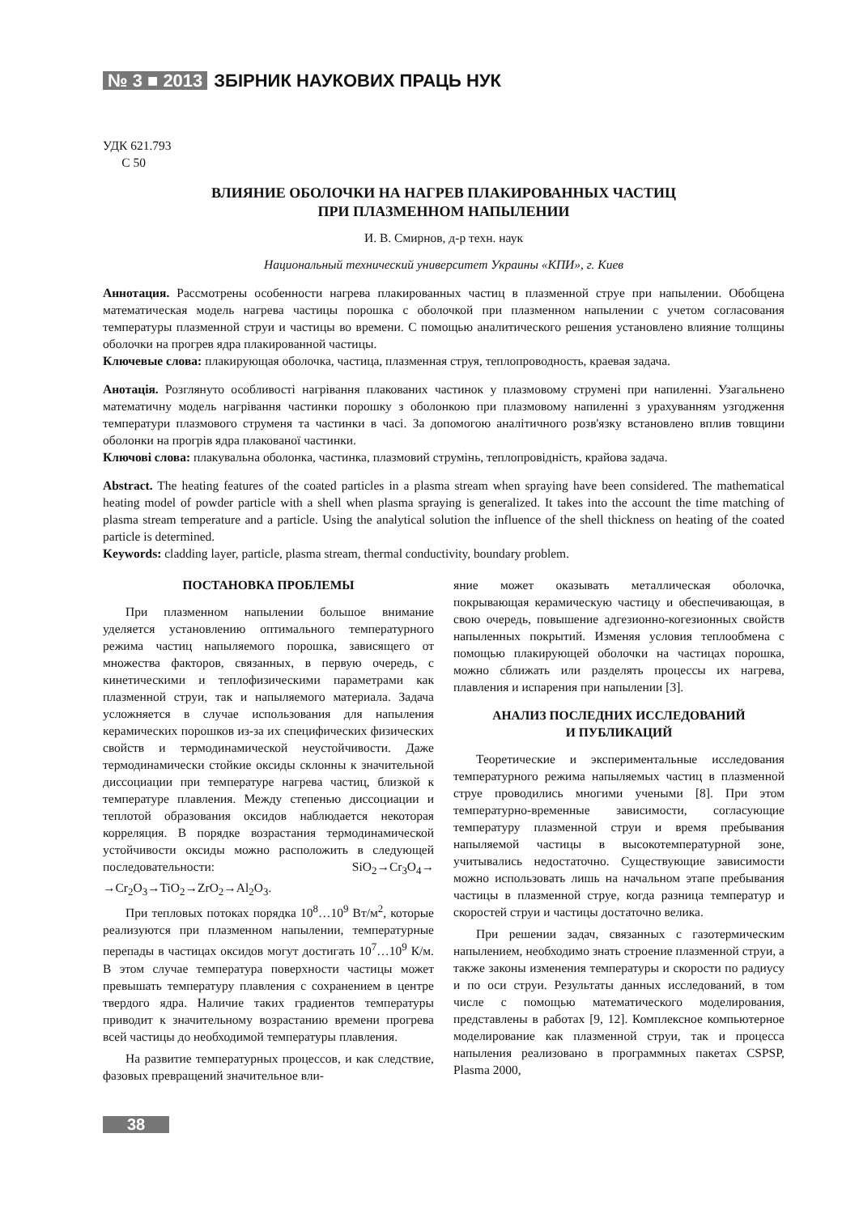№ 3 ■ 2013 ЗБІРНИК НАУКОВИХ ПРАЦЬ НУК
УДК 621.793
С 50
ВЛИЯНИЕ ОБОЛОЧКИ НА НАГРЕВ ПЛАКИРОВАННЫХ ЧАСТИЦ
ПРИ ПЛАЗМЕННОМ НАПЫЛЕНИИ
И. В. Смирнов, д-р техн. наук
Национальный технический университет Украины «КПИ», г. Киев
Аннотация. Рассмотрены особенности нагрева плакированных частиц в плазменной струе при напылении. Обобщена математическая модель нагрева частицы порошка с оболочкой при плазменном напылении с учетом согласования температуры плазменной струи и частицы во времени. С помощью аналитического решения установлено влияние толщины оболочки на прогрев ядра плакированной частицы.
Ключевые слова: плакирующая оболочка, частица, плазменная струя, теплопроводность, краевая задача.
Анотація. Розглянуто особливості нагрівання плакованих частинок у плазмовому струмені при напиленні. Узагальнено математичну модель нагрівання частинки порошку з оболонкою при плазмовому напиленні з урахуванням узгодження температури плазмового струменя та частинки в часі. За допомогою аналітичного розв'язку встановлено вплив товщини оболонки на прогрів ядра плакованої частинки.
Ключові слова: плакувальна оболонка, частинка, плазмовий струмінь, теплопровідність, крайова задача.
Abstract. The heating features of the coated particles in a plasma stream when spraying have been considered. The mathematical heating model of powder particle with a shell when plasma spraying is generalized. It takes into the account the time matching of plasma stream temperature and a particle. Using the analytical solution the influence of the shell thickness on heating of the coated particle is determined.
Keywords: cladding layer, particle, plasma stream, thermal conductivity, boundary problem.
ПОСТАНОВКА ПРОБЛЕМЫ
При плазменном напылении большое внимание уделяется установлению оптимального температурного режима частиц напыляемого порошка, зависящего от множества факторов, связанных, в первую очередь, с кинетическими и теплофизическими параметрами как плазменной струи, так и напыляемого материала. Задача усложняется в случае использования для напыления керамических порошков из-за их специфических физических свойств и термодинамической неустойчивости. Даже термодинамически стойкие оксиды склонны к значительной диссоциации при температуре нагрева частиц, близкой к температуре плавления. Между степенью диссоциации и теплотой образования оксидов наблюдается некоторая корреляция. В порядке возрастания термодинамической устойчивости оксиды можно расположить в следующей последовательности: SiO<sub>2</sub>→Cr<sub>3</sub>O<sub>4</sub>→ →Cr<sub>2</sub>O<sub>3</sub>→TiO<sub>2</sub>→ZrO<sub>2</sub>→Al<sub>2</sub>O<sub>3</sub>.
При тепловых потоках порядка 10<sup>8</sup>…10<sup>9</sup> Вт/м<sup>2</sup>, которые реализуются при плазменном напылении, температурные перепады в частицах оксидов могут достигать 10<sup>7</sup>…10<sup>9</sup> К/м. В этом случае температура поверхности частицы может превышать температуру плавления с сохранением в центре твердого ядра. Наличие таких градиентов температуры приводит к значительному возрастанию времени прогрева всей частицы до необходимой температуры плавления.
На развитие температурных процессов, и как следствие, фазовых превращений значительное вли-
яние может оказывать металлическая оболочка, покрывающая керамическую частицу и обеспечивающая, в свою очередь, повышение адгезионно-когезионных свойств напыленных покрытий. Изменяя условия теплообмена с помощью плакирующей оболочки на частицах порошка, можно сближать или разделять процессы их нагрева, плавления и испарения при напылении [3].
АНАЛИЗ ПОСЛЕДНИХ ИССЛЕДОВАНИЙ
И ПУБЛИКАЦИЙ
Теоретические и экспериментальные исследования температурного режима напыляемых частиц в плазменной струе проводились многими учеными [8]. При этом температурно-временные зависимости, согласующие температуру плазменной струи и время пребывания напыляемой частицы в высокотемпературной зоне, учитывались недостаточно. Существующие зависимости можно использовать лишь на начальном этапе пребывания частицы в плазменной струе, когда разница температур и скоростей струи и частицы достаточно велика.
При решении задач, связанных с газотермическим напылением, необходимо знать строение плазменной струи, а также законы изменения температуры и скорости по радиусу и по оси струи. Результаты данных исследований, в том числе с помощью математического моделирования, представлены в работах [9, 12]. Комплексное компьютерное моделирование как плазменной струи, так и процесса напыления реализовано в программных пакетах CSPSP, Plasma 2000,
38